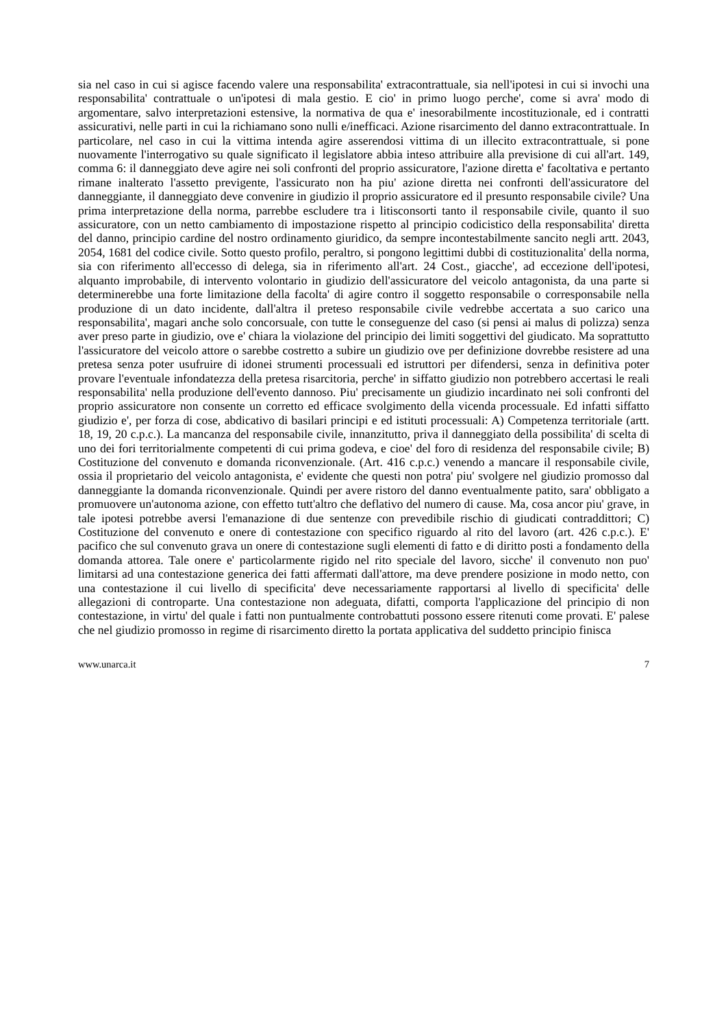sia nel caso in cui si agisce facendo valere una responsabilita' extracontrattuale, sia nell'ipotesi in cui si invochi una responsabilita' contrattuale o un'ipotesi di mala gestio. E cio' in primo luogo perche', come si avra' modo di argomentare, salvo interpretazioni estensive, la normativa de qua e' inesorabilmente incostituzionale, ed i contratti assicurativi, nelle parti in cui la richiamano sono nulli e/inefficaci. Azione risarcimento del danno extracontrattuale. In particolare, nel caso in cui la vittima intenda agire asserendosi vittima di un illecito extracontrattuale, si pone nuovamente l'interrogativo su quale significato il legislatore abbia inteso attribuire alla previsione di cui all'art. 149, comma 6: il danneggiato deve agire nei soli confronti del proprio assicuratore, l'azione diretta e' facoltativa e pertanto rimane inalterato l'assetto previgente, l'assicurato non ha piu' azione diretta nei confronti dell'assicuratore del danneggiante, il danneggiato deve convenire in giudizio il proprio assicuratore ed il presunto responsabile civile? Una prima interpretazione della norma, parrebbe escludere tra i litisconsorti tanto il responsabile civile, quanto il suo assicuratore, con un netto cambiamento di impostazione rispetto al principio codicistico della responsabilita' diretta del danno, principio cardine del nostro ordinamento giuridico, da sempre incontestabilmente sancito negli artt. 2043, 2054, 1681 del codice civile. Sotto questo profilo, peraltro, si pongono legittimi dubbi di costituzionalita' della norma, sia con riferimento all'eccesso di delega, sia in riferimento all'art. 24 Cost., giacche', ad eccezione dell'ipotesi, alquanto improbabile, di intervento volontario in giudizio dell'assicuratore del veicolo antagonista, da una parte si determinerebbe una forte limitazione della facolta' di agire contro il soggetto responsabile o corresponsabile nella produzione di un dato incidente, dall'altra il preteso responsabile civile vedrebbe accertata a suo carico una responsabilita', magari anche solo concorsuale, con tutte le conseguenze del caso (si pensi ai malus di polizza) senza aver preso parte in giudizio, ove e' chiara la violazione del principio dei limiti soggettivi del giudicato. Ma soprattutto l'assicuratore del veicolo attore o sarebbe costretto a subire un giudizio ove per definizione dovrebbe resistere ad una pretesa senza poter usufruire di idonei strumenti processuali ed istruttori per difendersi, senza in definitiva poter provare l'eventuale infondatezza della pretesa risarcitoria, perche' in siffatto giudizio non potrebbero accertasi le reali responsabilita' nella produzione dell'evento dannoso. Piu' precisamente un giudizio incardinato nei soli confronti del proprio assicuratore non consente un corretto ed efficace svolgimento della vicenda processuale. Ed infatti siffatto giudizio e', per forza di cose, abdicativo di basilari principi e ed istituti processuali: A) Competenza territoriale (artt. 18, 19, 20 c.p.c.). La mancanza del responsabile civile, innanzitutto, priva il danneggiato della possibilita' di scelta di uno dei fori territorialmente competenti di cui prima godeva, e cioe' del foro di residenza del responsabile civile; B) Costituzione del convenuto e domanda riconvenzionale. (Art. 416 c.p.c.) venendo a mancare il responsabile civile, ossia il proprietario del veicolo antagonista, e' evidente che questi non potra' piu' svolgere nel giudizio promosso dal danneggiante la domanda riconvenzionale. Quindi per avere ristoro del danno eventualmente patito, sara' obbligato a promuovere un'autonoma azione, con effetto tutt'altro che deflativo del numero di cause. Ma, cosa ancor piu' grave, in tale ipotesi potrebbe aversi l'emanazione di due sentenze con prevedibile rischio di giudicati contraddittori; C) Costituzione del convenuto e onere di contestazione con specifico riguardo al rito del lavoro (art. 426 c.p.c.). E' pacifico che sul convenuto grava un onere di contestazione sugli elementi di fatto e di diritto posti a fondamento della domanda attorea. Tale onere e' particolarmente rigido nel rito speciale del lavoro, sicche' il convenuto non puo' limitarsi ad una contestazione generica dei fatti affermati dall'attore, ma deve prendere posizione in modo netto, con una contestazione il cui livello di specificita' deve necessariamente rapportarsi al livello di specificita' delle allegazioni di controparte. Una contestazione non adeguata, difatti, comporta l'applicazione del principio di non contestazione, in virtu' del quale i fatti non puntualmente controbattuti possono essere ritenuti come provati. E' palese che nel giudizio promosso in regime di risarcimento diretto la portata applicativa del suddetto principio finisca
www.unarca.it 7